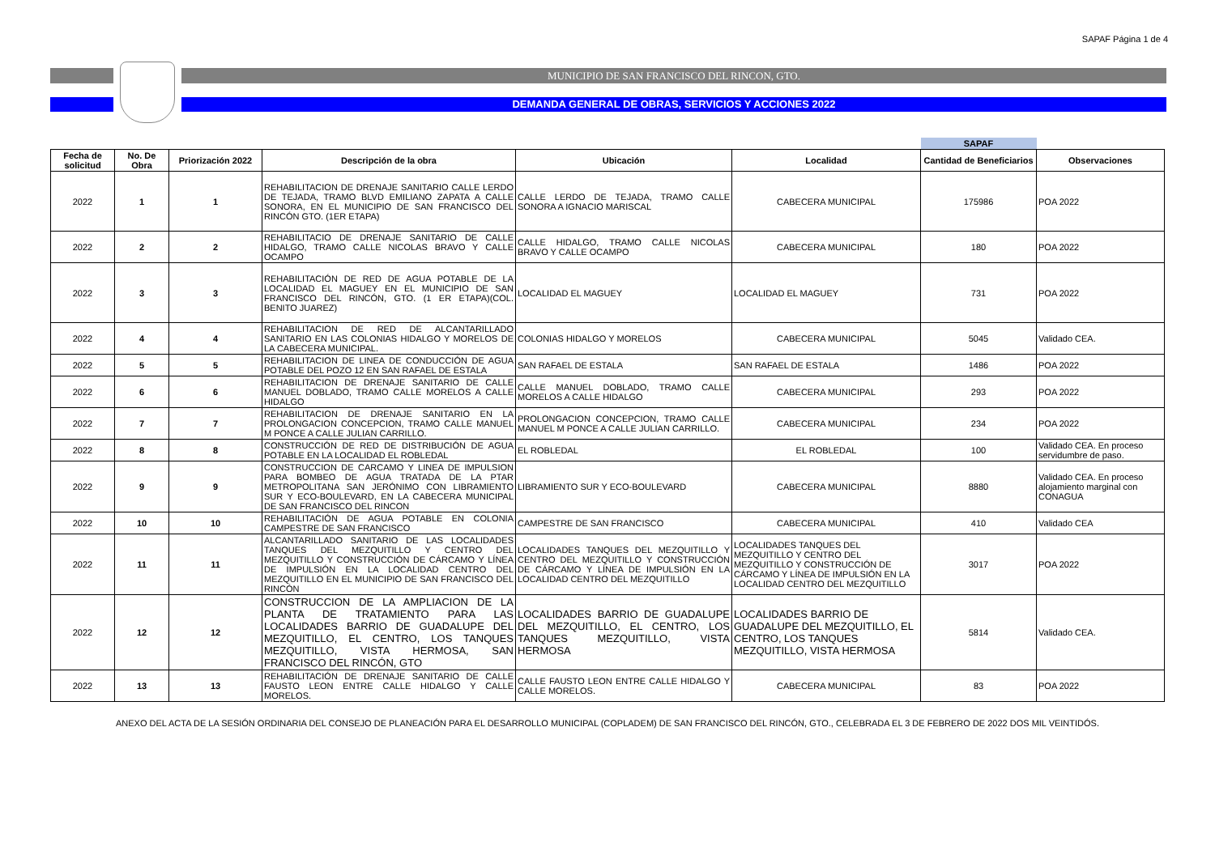SAPAF Página 1 de 4
.
MUNICIPIO DE SAN FRANCISCO DEL RINCON, GTO.
DEMANDA GENERAL DE OBRAS, SERVICIOS Y ACCIONES 2022
| | | | | | | SAPAF | |
| Fecha de solicitud | No. De Obra | Priorización 2022 | Descripción de la obra | Ubicación | Localidad | Cantidad de Beneficiarios | Observaciones |
| 2022 | 1 | 1 | REHABILITACION DE DRENAJE SANITARIO CALLE LERDO DE TEJADA, TRAMO BLVD EMILIANO ZAPATA A CALLE SONORA, EN EL MUNICIPIO DE SAN FRANCISCO DEL RINCÓN GTO. (1ER ETAPA) | CALLE LERDO DE TEJADA, TRAMO CALLE SONORA A IGNACIO MARISCAL | CABECERA MUNICIPAL | 175986 | POA 2022 |
| 2022 | 2 | 2 | REHABILITACIO DE DRENAJE SANITARIO DE CALLE HIDALGO, TRAMO CALLE NICOLAS BRAVO Y CALLE OCAMPO | CALLE HIDALGO, TRAMO CALLE NICOLAS BRAVO Y CALLE OCAMPO | CABECERA MUNICIPAL | 180 | POA 2022 |
| 2022 | 3 | 3 | REHABILITACIÓN DE RED DE AGUA POTABLE DE LA LOCALIDAD EL MAGUEY EN EL MUNICIPIO DE SAN FRANCISCO DEL RINCÓN, GTO. (1 ER ETAPA)(COL. BENITO JUAREZ) | LOCALIDAD EL MAGUEY | LOCALIDAD EL MAGUEY | 731 | POA 2022 |
| 2022 | 4 | 4 | REHABILITACION DE RED DE ALCANTARILLADO SANITARIO EN LAS COLONIAS HIDALGO Y MORELOS DE LA CABECERA MUNICIPAL. | COLONIAS HIDALGO Y MORELOS | CABECERA MUNICIPAL | 5045 | Validado CEA. |
| 2022 | 5 | 5 | REHABILITACION DE LINEA DE CONDUCCIÓN DE AGUA POTABLE DEL POZO 12 EN SAN RAFAEL DE ESTALA | SAN RAFAEL DE ESTALA | SAN RAFAEL DE ESTALA | 1486 | POA 2022 |
| 2022 | 6 | 6 | REHABILITACION DE DRENAJE SANITARIO DE CALLE MANUEL DOBLADO, TRAMO CALLE MORELOS A CALLE HIDALGO | CALLE MANUEL DOBLADO, TRAMO CALLE MORELOS A CALLE HIDALGO | CABECERA MUNICIPAL | 293 | POA 2022 |
| 2022 | 7 | 7 | REHABILITACION DE DRENAJE SANITARIO EN LA PROLONGACION CONCEPCION, TRAMO CALLE MANUEL M PONCE A CALLE JULIAN CARRILLO. | PROLONGACION CONCEPCION, TRAMO CALLE MANUEL M PONCE A CALLE JULIAN CARRILLO. | CABECERA MUNICIPAL | 234 | POA 2022 |
| 2022 | 8 | 8 | CONSTRUCCIÓN DE RED DE DISTRIBUCIÓN DE AGUA POTABLE EN LA LOCALIDAD EL ROBLEDAL | EL ROBLEDAL | EL ROBLEDAL | 100 | Validado CEA. En proceso servidumbre de paso. |
| 2022 | 9 | 9 | CONSTRUCCION DE CARCAMO Y LINEA DE IMPULSION PARA BOMBEO DE AGUA TRATADA DE LA PTAR METROPOLITANA SAN JERÓNIMO CON LIBRAMIENTO SUR Y ECO-BOULEVARD, EN LA CABECERA MUNICIPAL DE SAN FRANCISCO DEL RINCON | LIBRAMIENTO SUR Y ECO-BOULEVARD | CABECERA MUNICIPAL | 8880 | Validado CEA. En proceso alojamiento marginal con CONAGUA |
| 2022 | 10 | 10 | REHABILITACIÓN DE AGUA POTABLE EN COLONIA CAMPESTRE DE SAN FRANCISCO | CAMPESTRE DE SAN FRANCISCO | CABECERA MUNICIPAL | 410 | Validado CEA |
| 2022 | 11 | 11 | ALCANTARILLADO SANITARIO DE LAS LOCALIDADES TANQUES DEL MEZQUITILLO Y CENTRO DEL MEZQUITILLO Y CONSTRUCCIÓN DE CÁRCAMO Y LÍNEA DE IMPULSIÓN EN LA LOCALIDAD CENTRO DEL MEZQUITILLO EN EL MUNICIPIO DE SAN FRANCISCO DEL RINCÓN | LOCALIDADES TANQUES DEL MEZQUITILLO Y CENTRO DEL MEZQUITILLO Y CONSTRUCCIÓN DE CÁRCAMO Y LÍNEA DE IMPULSIÓN EN LA LOCALIDAD CENTRO DEL MEZQUITILLO | LOCALIDADES TANQUES DEL MEZQUITILLO Y CENTRO DEL MEZQUITILLO Y CONSTRUCCIÓN DE CÁRCAMO Y LÍNEA DE IMPULSIÓN EN LA LOCALIDAD CENTRO DEL MEZQUITILLO | 3017 | POA 2022 |
| 2022 | 12 | 12 | CONSTRUCCION DE LA AMPLIACION DE LA PLANTA DE TRATAMIENTO PARA LAS LOCALIDADES BARRIO DE GUADALUPE DEL MEZQUITILLO, EL CENTRO, LOS TANQUES MEZQUITILLO, VISTA HERMOSA, SAN FRANCISCO DEL RINCÓN, GTO | LOCALIDADES BARRIO DE GUADALUPE DEL MEZQUITILLO, EL CENTRO, LOS TANQUES MEZQUITILLO, VISTA HERMOSA | LOCALIDADES BARRIO DE GUADALUPE DEL MEZQUITILLO, EL CENTRO, LOS TANQUES MEZQUITILLO, VISTA HERMOSA | 5814 | Validado CEA. |
| 2022 | 13 | 13 | REHABILITACIÓN DE DRENAJE SANITARIO DE CALLE FAUSTO LEON ENTRE CALLE HIDALGO Y CALLE MORELOS. | CALLE FAUSTO LEON ENTRE CALLE HIDALGO Y CALLE MORELOS. | CABECERA MUNICIPAL | 83 | POA 2022 |
ANEXO DEL ACTA DE LA SESIÓN ORDINARIA DEL CONSEJO DE PLANEACIÓN PARA EL DESARROLLO MUNICIPAL (COPLADEM) DE SAN FRANCISCO DEL RINCÓN, GTO., CELEBRADA EL 3 DE FEBRERO DE 2022 DOS MIL VEINTIDÓS.